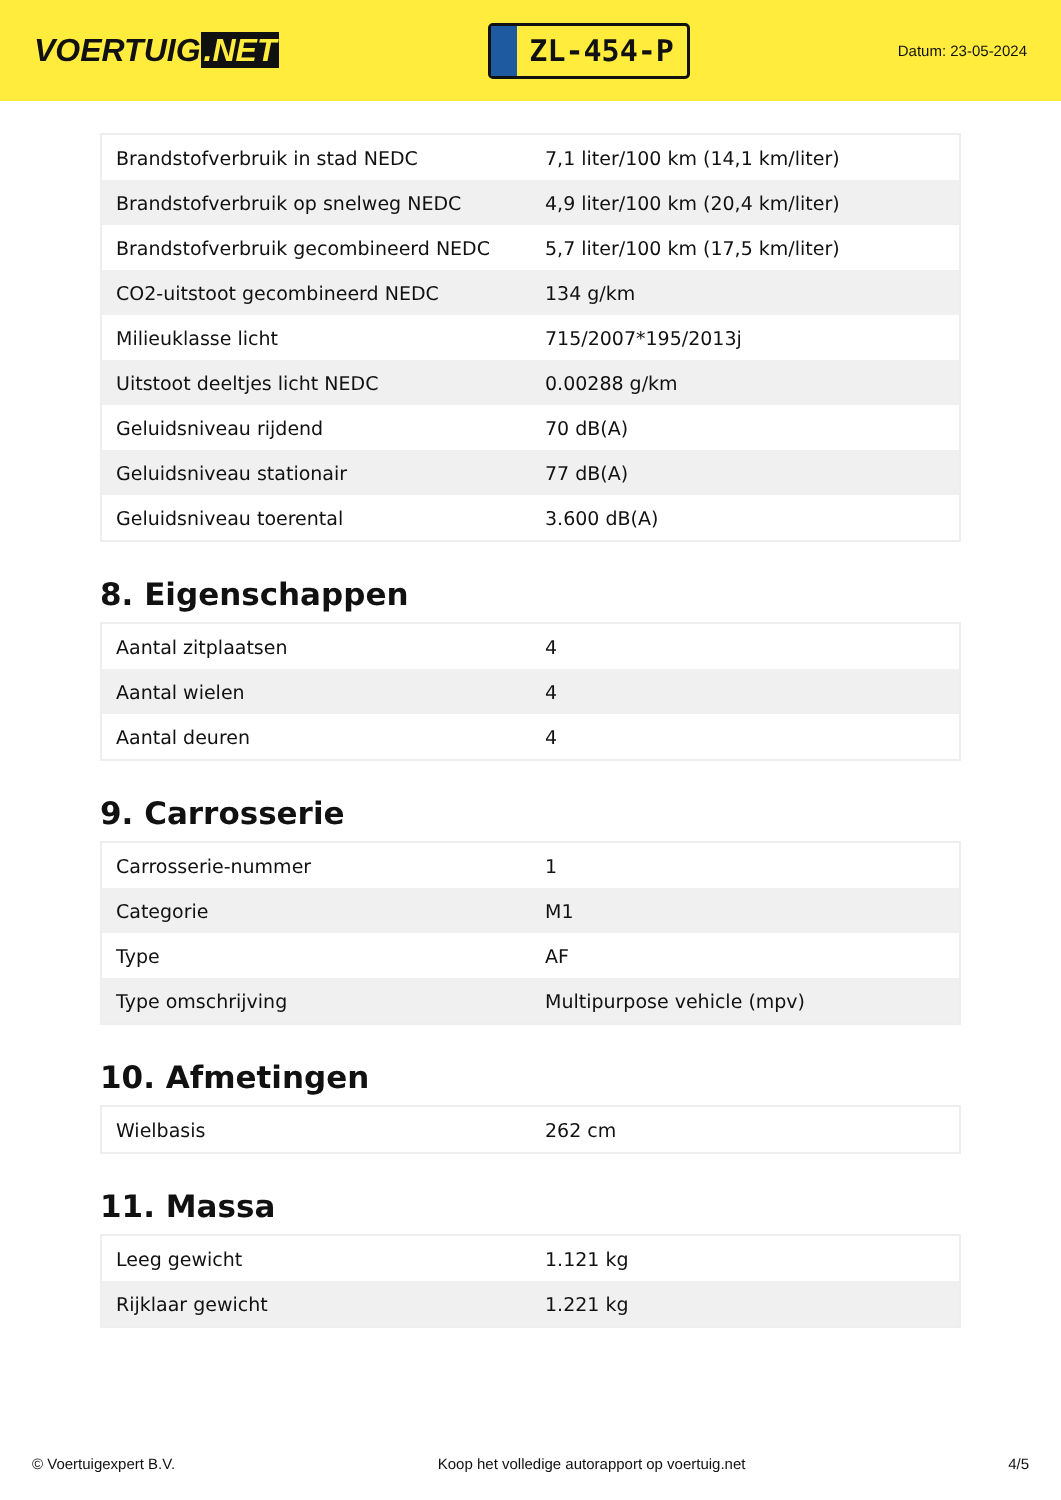VOERTUIG.NET
ZL-454-P
Datum: 23-05-2024
| Brandstofverbruik in stad NEDC | 7,1 liter/100 km (14,1 km/liter) |
| Brandstofverbruik op snelweg NEDC | 4,9 liter/100 km (20,4 km/liter) |
| Brandstofverbruik gecombineerd NEDC | 5,7 liter/100 km (17,5 km/liter) |
| CO2-uitstoot gecombineerd NEDC | 134 g/km |
| Milieuklasse licht | 715/2007*195/2013j |
| Uitstoot deeltjes licht NEDC | 0.00288 g/km |
| Geluidsniveau rijdend | 70 dB(A) |
| Geluidsniveau stationair | 77 dB(A) |
| Geluidsniveau toerental | 3.600 dB(A) |
8. Eigenschappen
| Aantal zitplaatsen | 4 |
| Aantal wielen | 4 |
| Aantal deuren | 4 |
9. Carrosserie
| Carrosserie-nummer | 1 |
| Categorie | M1 |
| Type | AF |
| Type omschrijving | Multipurpose vehicle (mpv) |
10. Afmetingen
| Wielbasis | 262 cm |
11. Massa
| Leeg gewicht | 1.121 kg |
| Rijklaar gewicht | 1.221 kg |
© Voertuigexpert B.V. Koop het volledige autorapport op voertuig.net 4/5